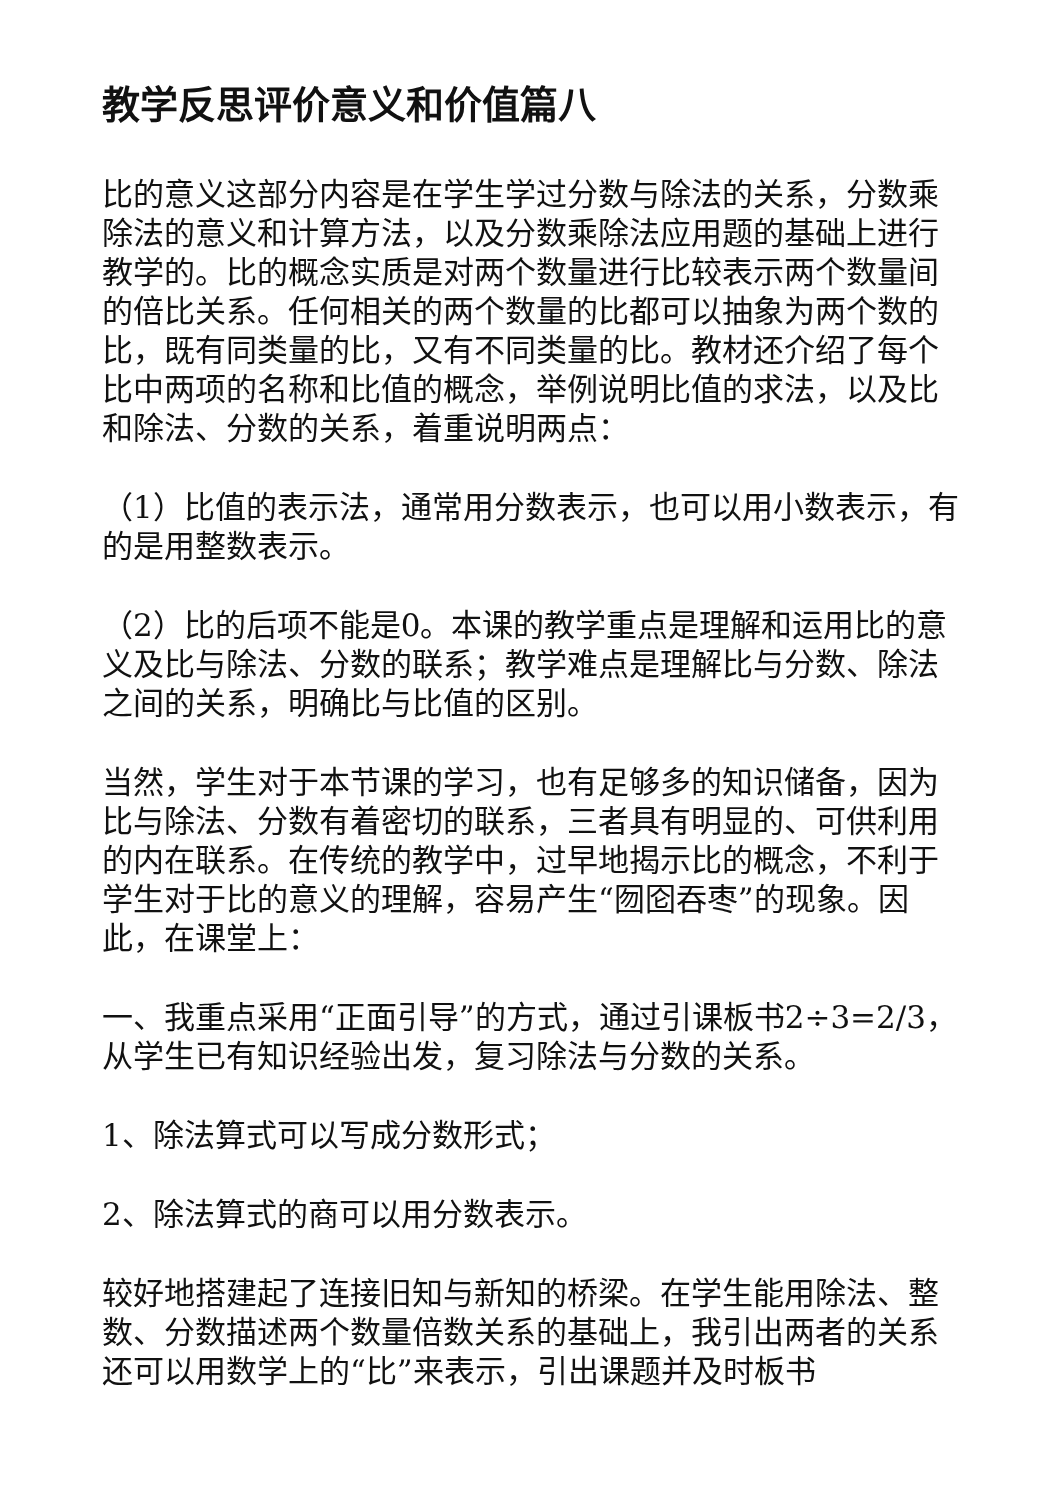教学反思评价意义和价值篇八
比的意义这部分内容是在学生学过分数与除法的关系，分数乘除法的意义和计算方法，以及分数乘除法应用题的基础上进行教学的。比的概念实质是对两个数量进行比较表示两个数量间的倍比关系。任何相关的两个数量的比都可以抽象为两个数的比，既有同类量的比，又有不同类量的比。教材还介绍了每个比中两项的名称和比值的概念，举例说明比值的求法，以及比和除法、分数的关系，着重说明两点：
（1）比值的表示法，通常用分数表示，也可以用小数表示，有的是用整数表示。
（2）比的后项不能是0。本课的教学重点是理解和运用比的意义及比与除法、分数的联系；教学难点是理解比与分数、除法之间的关系，明确比与比值的区别。
当然，学生对于本节课的学习，也有足够多的知识储备，因为比与除法、分数有着密切的联系，三者具有明显的、可供利用的内在联系。在传统的教学中，过早地揭示比的概念，不利于学生对于比的意义的理解，容易产生“囫囵吞枣”的现象。因此，在课堂上：
一、我重点采用“正面引导”的方式，通过引课板书2÷3=2/3，从学生已有知识经验出发，复习除法与分数的关系。
1、除法算式可以写成分数形式；
2、除法算式的商可以用分数表示。
较好地搭建起了连接旧知与新知的桥梁。在学生能用除法、整数、分数描述两个数量倍数关系的基础上，我引出两者的关系还可以用数学上的“比”来表示，引出课题并及时板书